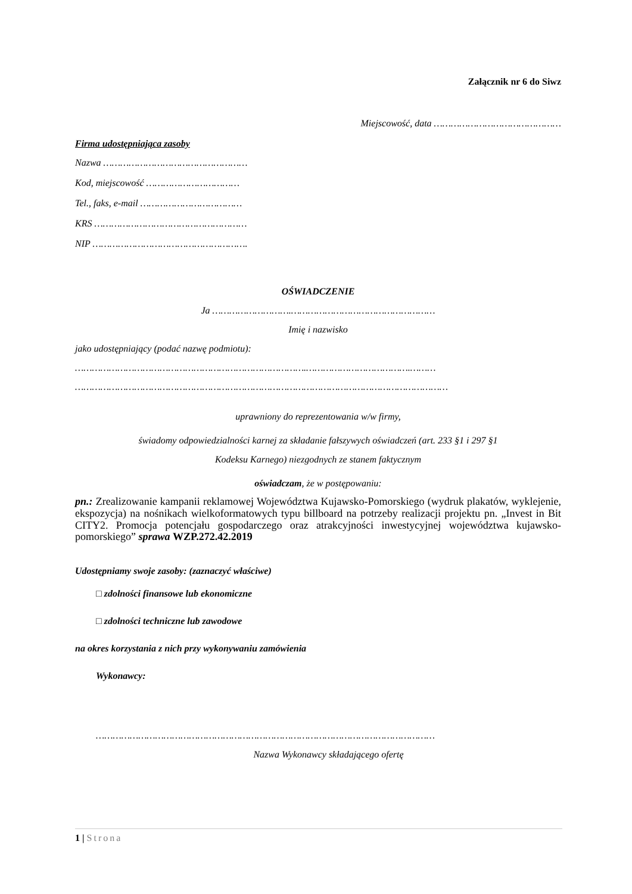Załącznik nr 6 do Siwz
Miejscowość, data ………………………………………
Firma udostępniająca zasoby
Nazwa ……………………………………………
Kod, miejscowość ……………………………
Tel., faks, e-mail ………………………………
KRS ………………………………………………
NIP ……………………………………………….
OŚWIADCZENIE
Ja ……………………….……………………………………………
Imię i nazwisko
jako udostępniający (podać nazwę podmiotu):
……………………………………………………………………….……………………………….………
……………………………………………………………………………………………………………………
uprawniony do reprezentowania w/w firmy,
świadomy odpowiedzialności karnej za składanie fałszywych oświadczeń (art. 233 §1 i 297 §1
Kodeksu Karnego) niezgodnych ze stanem faktycznym
oświadczam, że w postępowaniu:
pn.: Zrealizowanie kampanii reklamowej Województwa Kujawsko-Pomorskiego (wydruk plakatów, wyklejenie, ekspozycja) na nośnikach wielkoformatowych typu billboard na potrzeby realizacji projektu pn. „Invest in Bit CITY2. Promocja potencjału gospodarczego oraz atrakcyjności inwestycyjnej województwa kujawsko-pomorskiego” sprawa WZP.272.42.2019
Udostępniamy swoje zasoby: (zaznaczyć właściwe)
□ zdolności finansowe lub ekonomiczne
□ zdolności techniczne lub zawodowe
na okres korzystania z nich przy wykonywaniu zamówienia
Wykonawcy:
…………………………………………………………………………………………………………
Nazwa Wykonawcy składającego ofertę
1 | Strona